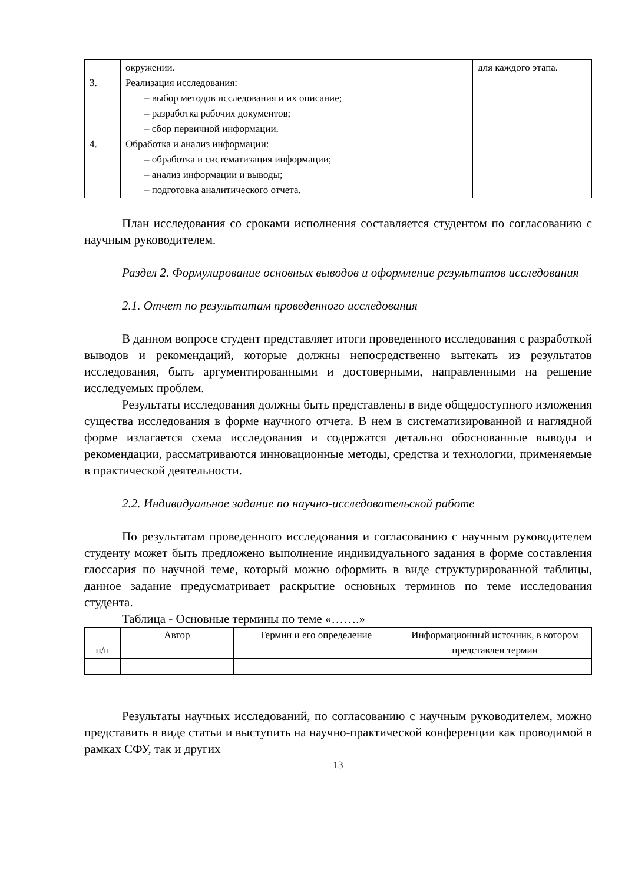| 3. 4. | окружении. Реализация исследования: – выбор методов исследования и их описание; – разработка рабочих документов; – сбор первичной информации. Обработка и анализ информации: – обработка и систематизация информации; – анализ информации и выводы; – подготовка аналитического отчета. | для каждого этапа. |
План исследования со сроками исполнения составляется студентом по согласованию с научным руководителем.
Раздел 2. Формулирование основных выводов и оформление результатов исследования
2.1. Отчет по результатам проведенного исследования
В данном вопросе студент представляет итоги проведенного исследования с разработкой выводов и рекомендаций, которые должны непосредственно вытекать из результатов исследования, быть аргументированными и достоверными, направленными на решение исследуемых проблем.
Результаты исследования должны быть представлены в виде общедоступного изложения существа исследования в форме научного отчета. В нем в систематизированной и наглядной форме излагается схема исследования и содержатся детально обоснованные выводы и рекомендации, рассматриваются инновационные методы, средства и технологии, применяемые в практической деятельности.
2.2. Индивидуальное задание по научно-исследовательской работе
По результатам проведенного исследования и согласованию с научным руководителем студенту может быть предложено выполнение индивидуального задания в форме составления глоссария по научной теме, который можно оформить в виде структурированной таблицы, данное задание предусматривает раскрытие основных терминов по теме исследования студента.
Таблица - Основные термины по теме «…….»
| п/п | Автор | Термин и его определение | Информационный источник, в котором представлен термин |
Результаты научных исследований, по согласованию с научным руководителем, можно представить в виде статьи и выступить на научно-практической конференции как проводимой в рамках СФУ, так и других
13